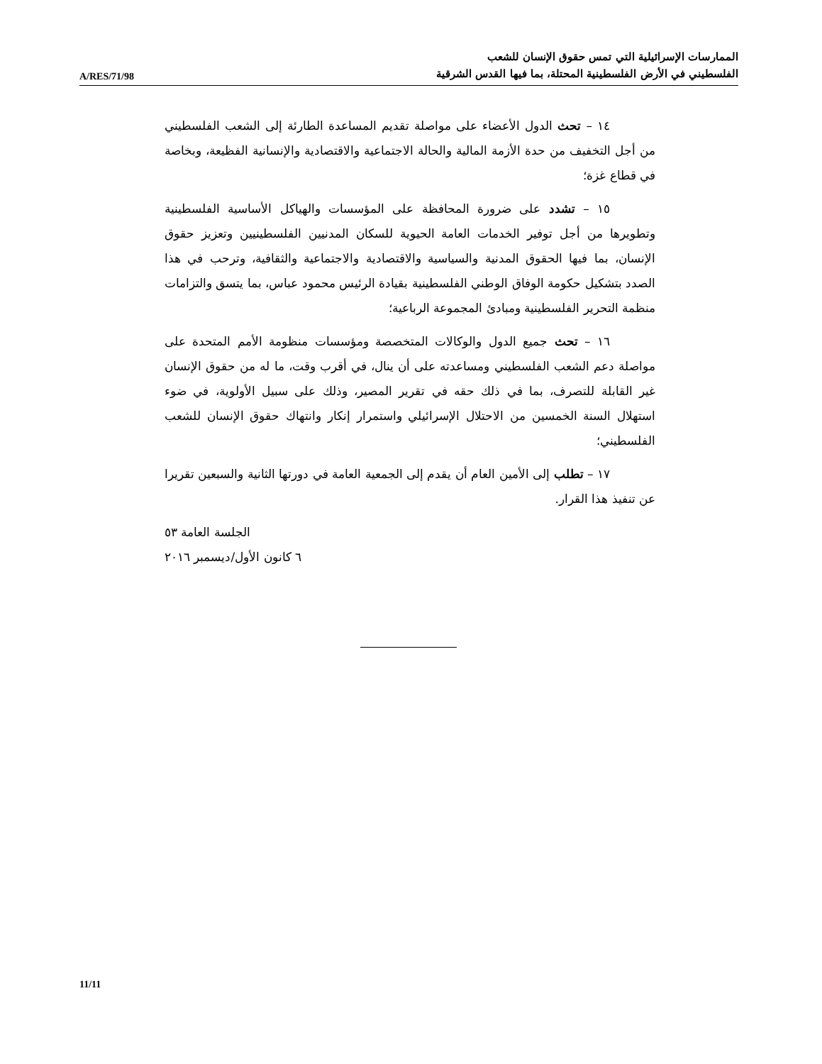A/RES/71/98
الممارسات الإسرائيلية التي تمس حقوق الإنسان للشعب
الفلسطيني في الأرض الفلسطينية المحتلة، بما فيها القدس الشرقية
١٤ – تحث الدول الأعضاء على مواصلة تقديم المساعدة الطارئة إلى الشعب الفلسطيني من أجل التخفيف من حدة الأزمة المالية والحالة الاجتماعية والاقتصادية والإنسانية الفظيعة، وبخاصة في قطاع غزة؛
١٥ – تشدد على ضرورة المحافظة على المؤسسات والهياكل الأساسية الفلسطينية وتطويرها من أجل توفير الخدمات العامة الحيوية للسكان المدنيين الفلسطينيين وتعزيز حقوق الإنسان، بما فيها الحقوق المدنية والسياسية والاقتصادية والاجتماعية والثقافية، وترحب في هذا الصدد بتشكيل حكومة الوفاق الوطني الفلسطينية بقيادة الرئيس محمود عباس، بما يتسق والتزامات منظمة التحرير الفلسطينية ومبادئ المجموعة الرباعية؛
١٦ – تحث جميع الدول والوكالات المتخصصة ومؤسسات منظومة الأمم المتحدة على مواصلة دعم الشعب الفلسطيني ومساعدته على أن ينال، في أقرب وقت، ما له من حقوق الإنسان غير القابلة للتصرف، بما في ذلك حقه في تقرير المصير، وذلك على سبيل الأولوية، في ضوء استهلال السنة الخمسين من الاحتلال الإسرائيلي واستمرار إنكار وانتهاك حقوق الإنسان للشعب الفلسطيني؛
١٧ – تطلب إلى الأمين العام أن يقدم إلى الجمعية العامة في دورتها الثانية والسبعين تقريرا عن تنفيذ هذا القرار.
الجلسة العامة ٥٣
٦ كانون الأول/ديسمبر ٢٠١٦
11/11